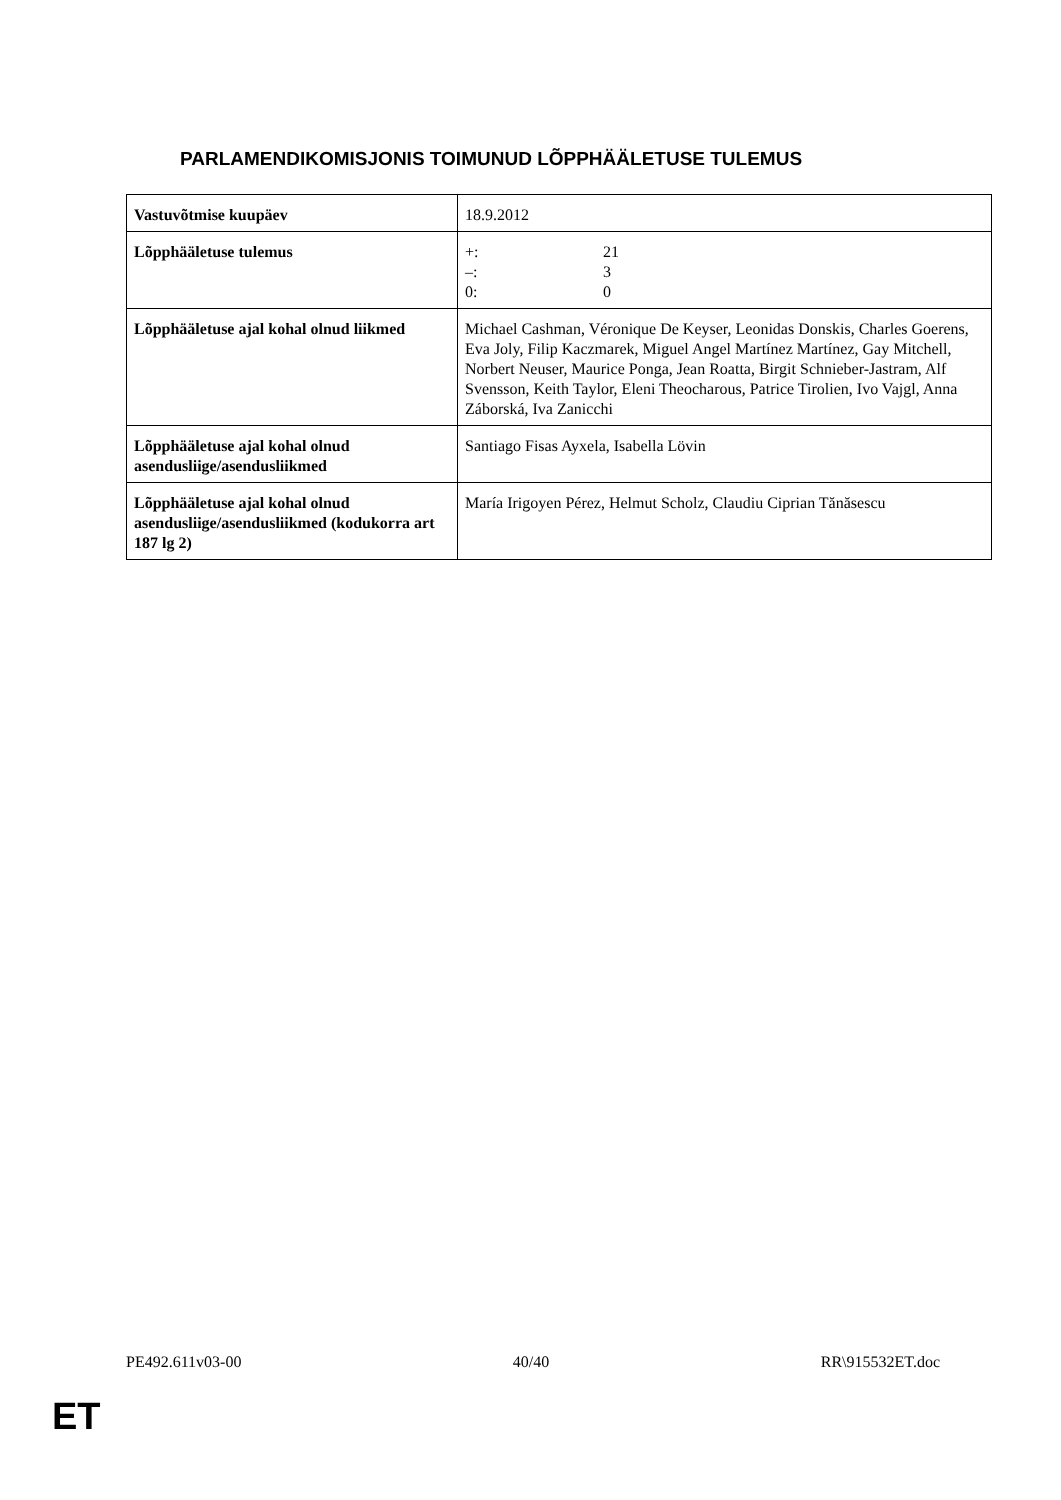PARLAMENDIKOMISJONIS TOIMUNUD LÕPPHÄÄLETUSE TULEMUS
| Vastuvõtmise kuupäev | 18.9.2012 |
| Lõpphääletuse tulemus | +: 21 –: 3 0: 0 |
| Lõpphääletuse ajal kohal olnud liikmed | Michael Cashman, Véronique De Keyser, Leonidas Donskis, Charles Goerens, Eva Joly, Filip Kaczmarek, Miguel Angel Martínez Martínez, Gay Mitchell, Norbert Neuser, Maurice Ponga, Jean Roatta, Birgit Schnieber-Jastram, Alf Svensson, Keith Taylor, Eleni Theocharous, Patrice Tirolien, Ivo Vajgl, Anna Záborská, Iva Zanicchi |
| Lõpphääletuse ajal kohal olnud asendusliige/asendusliikmed | Santiago Fisas Ayxela, Isabella Lövin |
| Lõpphääletuse ajal kohal olnud asendusliige/asendusliikmed (kodukorra art 187 lg 2) | María Irigoyen Pérez, Helmut Scholz, Claudiu Ciprian Tănăsescu |
PE492.611v03-00 40/40 RR\915532ET.doc
ET